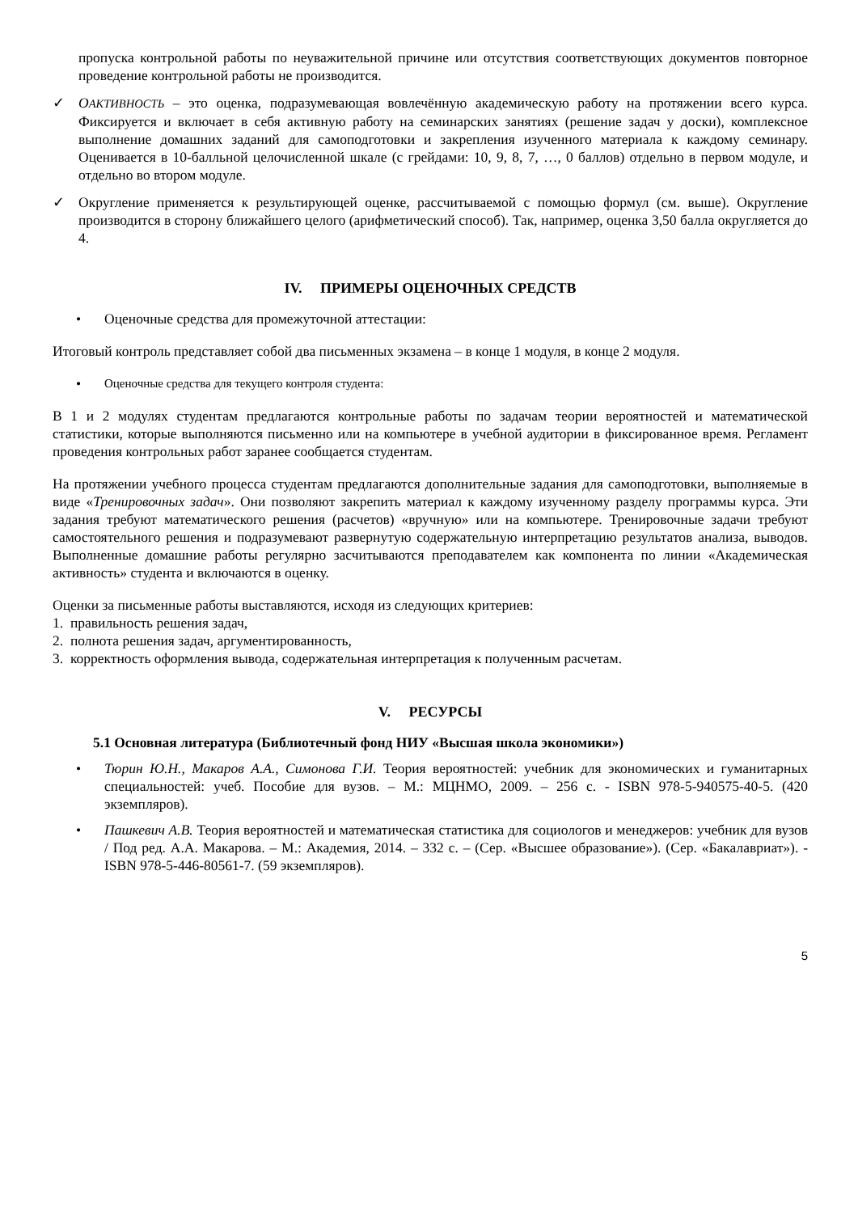пропуска контрольной работы по неуважительной причине или отсутствия соответствующих документов повторное проведение контрольной работы не производится.
✓ ОАКТИВНОСТЬ – это оценка, подразумевающая вовлечённую академическую работу на протяжении всего курса. Фиксируется и включает в себя активную работу на семинарских занятиях (решение задач у доски), комплексное выполнение домашних заданий для самоподготовки и закрепления изученного материала к каждому семинару. Оценивается в 10-балльной целочисленной шкале (с грейдами: 10, 9, 8, 7, …, 0 баллов) отдельно в первом модуле, и отдельно во втором модуле.
✓ Округление применяется к результирующей оценке, рассчитываемой с помощью формул (см. выше). Округление производится в сторону ближайшего целого (арифметический способ). Так, например, оценка 3,50 балла округляется до 4.
IV. ПРИМЕРЫ ОЦЕНОЧНЫХ СРЕДСТВ
• Оценочные средства для промежуточной аттестации:
Итоговый контроль представляет собой два письменных экзамена – в конце 1 модуля, в конце 2 модуля.
•
Оценочные средства для текущего контроля студента:
В 1 и 2 модулях студентам предлагаются контрольные работы по задачам теории вероятностей и математической статистики, которые выполняются письменно или на компьютере в учебной аудитории в фиксированное время. Регламент проведения контрольных работ заранее сообщается студентам.
На протяжении учебного процесса студентам предлагаются дополнительные задания для самоподготовки, выполняемые в виде «Тренировочных задач». Они позволяют закрепить материал к каждому изученному разделу программы курса. Эти задания требуют математического решения (расчетов) «вручную» или на компьютере. Тренировочные задачи требуют самостоятельного решения и подразумевают развернутую содержательную интерпретацию результатов анализа, выводов. Выполненные домашние работы регулярно засчитываются преподавателем как компонента по линии «Академическая активность» студента и включаются в оценку.
Оценки за письменные работы выставляются, исходя из следующих критериев:
1. правильность решения задач,
2. полнота решения задач, аргументированность,
3. корректность оформления вывода, содержательная интерпретация к полученным расчетам.
V. РЕСУРСЫ
5.1 Основная литература (Библиотечный фонд НИУ «Высшая школа экономики»)
• Тюрин Ю.Н., Макаров А.А., Симонова Г.И. Теория вероятностей: учебник для экономических и гуманитарных специальностей: учеб. Пособие для вузов. – М.: МЦНМО, 2009. – 256 с. - ISBN 978-5-940575-40-5. (420 экземпляров).
• Пашкевич А.В. Теория вероятностей и математическая статистика для социологов и менеджеров: учебник для вузов / Под ред. А.А. Макарова. – М.: Академия, 2014. – 332 с. – (Сер. «Высшее образование»). (Сер. «Бакалавриат»). - ISBN 978-5-446-80561-7. (59 экземпляров).
5